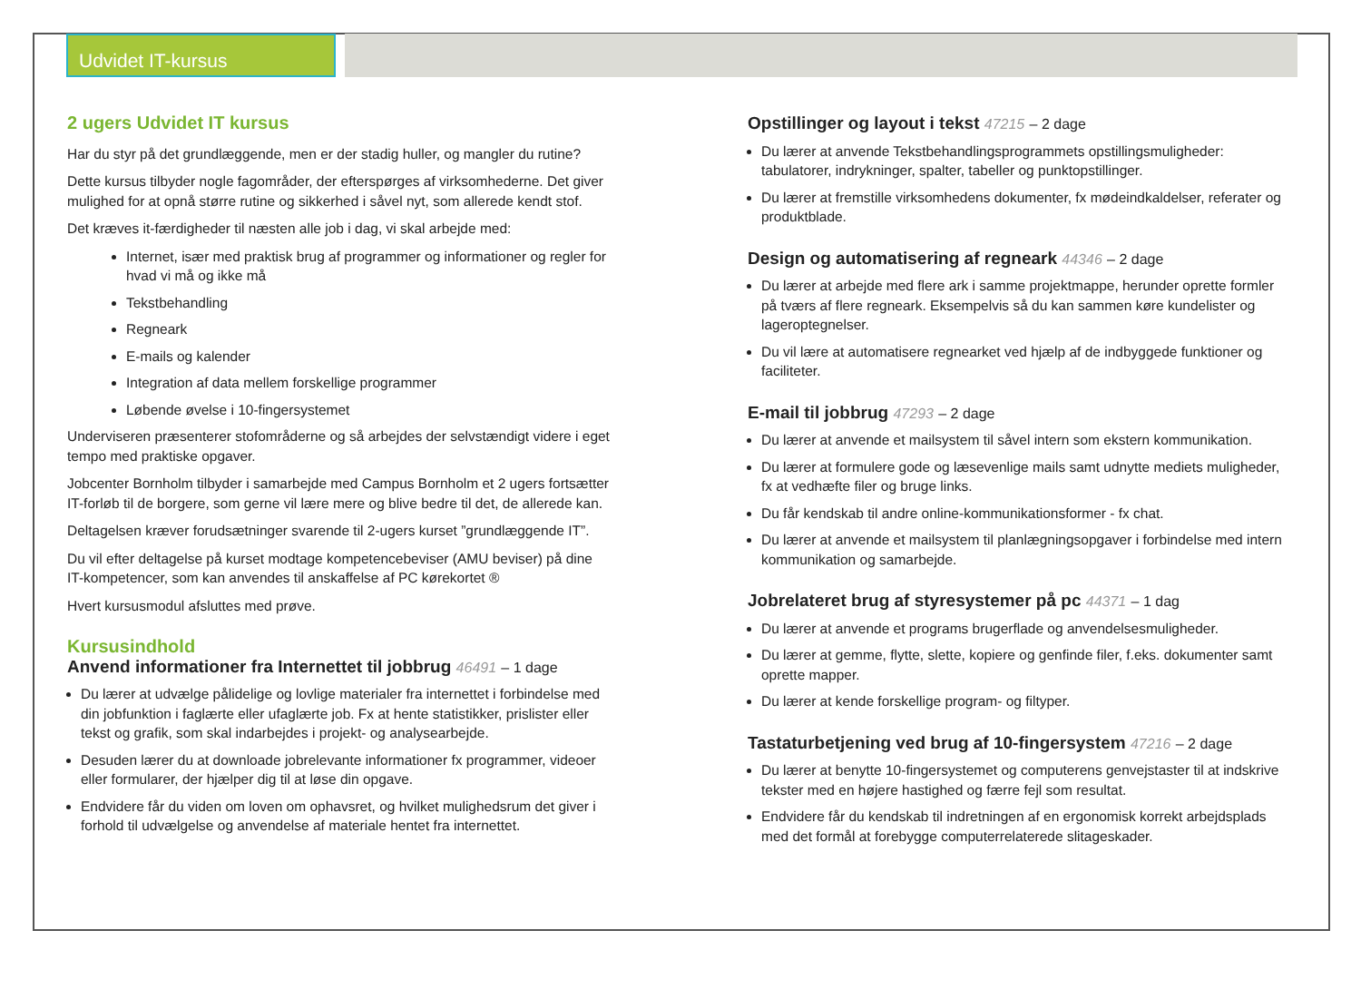Udvidet IT-kursus
2 ugers Udvidet IT kursus
Har du styr på det grundlæggende, men er der stadig huller, og mangler du rutine?
Dette kursus tilbyder nogle fagområder, der efterspørges af virksomhederne. Det giver mulighed for at opnå større rutine og sikkerhed i såvel nyt, som allerede kendt stof.
Det kræves it-færdigheder til næsten alle job i dag, vi skal arbejde med:
Internet, især med praktisk brug af programmer og informationer og regler for hvad vi må og ikke må
Tekstbehandling
Regneark
E-mails og kalender
Integration af data mellem forskellige programmer
Løbende øvelse i 10-fingersystemet
Underviseren præsenterer stofområderne og så arbejdes der selvstændigt videre i eget tempo med praktiske opgaver.
Jobcenter Bornholm tilbyder i samarbejde med Campus Bornholm et 2 ugers fortsætter IT-forløb til de borgere, som gerne vil lære mere og blive bedre til det, de allerede kan.
Deltagelsen kræver forudsætninger svarende til 2-ugers kurset ”grundlæggende IT”.
Du vil efter deltagelse på kurset modtage kompetencebeviser (AMU beviser) på dine IT-kompetencer, som kan anvendes til anskaffelse af PC kørekortet ®
Hvert kursusmodul afsluttes med prøve.
Kursusindhold
Anvend informationer fra Internettet til jobbrug 46491 – 1 dage
Du lærer at udvælge pålidelige og lovlige materialer fra internettet i forbindelse med din jobfunktion i faglærte eller ufaglærte job. Fx at hente statistikker, prislister eller tekst og grafik, som skal indarbejdes i projekt- og analysearbejde.
Desuden lærer du at downloade jobrelevante informationer fx programmer, videoer eller formularer, der hjælper dig til at løse din opgave.
Endvidere får du viden om loven om ophavsret, og hvilket mulighedsrum det giver i forhold til udvælgelse og anvendelse af materiale hentet fra internettet.
Opstillinger og layout i tekst 47215 – 2 dage
Du lærer at anvende Tekstbehandlingsprogrammets opstillingsmuligheder: tabulatorer, indrykninger, spalter, tabeller og punktopstillinger.
Du lærer at fremstille virksomhedens dokumenter, fx mødeindkaldelser, referater og produktblade.
Design og automatisering af regneark 44346 – 2 dage
Du lærer at arbejde med flere ark i samme projektmappe, herunder oprette formler på tværs af flere regneark. Eksempelvis så du kan sammen køre kundelister og lageroptegnelser.
Du vil lære at automatisere regnearket ved hjælp af de indbyggede funktioner og faciliteter.
E-mail til jobbrug 47293 – 2 dage
Du lærer at anvende et mailsystem til såvel intern som ekstern kommunikation.
Du lærer at formulere gode og læsevenlige mails samt udnytte mediets muligheder, fx at vedhæfte filer og bruge links.
Du får kendskab til andre online-kommunikationsformer - fx chat.
Du lærer at anvende et mailsystem til planlægningsopgaver i forbindelse med intern kommunikation og samarbejde.
Jobrelateret brug af styresystemer på pc 44371 – 1 dag
Du lærer at anvende et programs brugerflade og anvendelsesmuligheder.
Du lærer at gemme, flytte, slette, kopiere og genfinde filer, f.eks. dokumenter samt oprette mapper.
Du lærer at kende forskellige program- og filtyper.
Tastaturbetjening ved brug af 10-fingersystem 47216 – 2 dage
Du lærer at benytte 10-fingersystemet og computerens genvejstaster til at indskrive tekster med en højere hastighed og færre fejl som resultat.
Endvidere får du kendskab til indretningen af en ergonomisk korrekt arbejdsplads med det formål at forebygge computerrelaterede slitageskader.